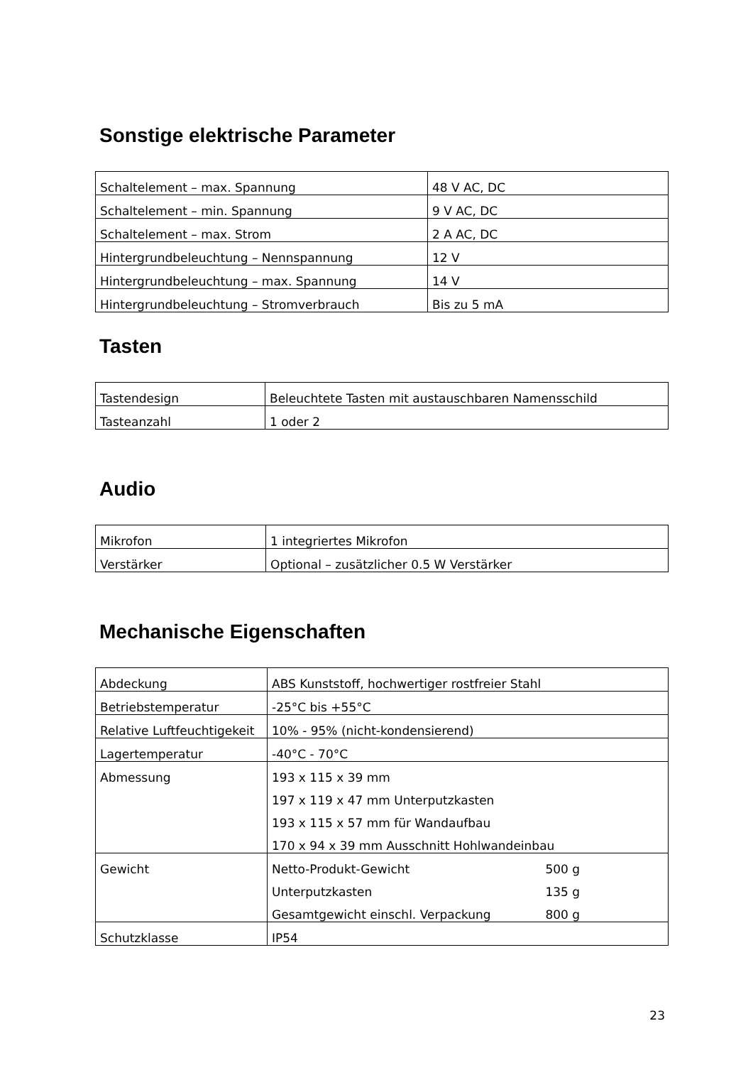Sonstige elektrische Parameter
| Schaltelement – max. Spannung | 48 V AC, DC |
| Schaltelement – min. Spannung | 9 V AC, DC |
| Schaltelement – max. Strom | 2 A AC, DC |
| Hintergrundbeleuchtung – Nennspannung | 12 V |
| Hintergrundbeleuchtung – max. Spannung | 14 V |
| Hintergrundbeleuchtung – Stromverbrauch | Bis zu 5 mA |
Tasten
| Tastendesign | Beleuchtete Tasten mit austauschbaren Namensschild |
| Tasteanzahl | 1 oder 2 |
Audio
| Mikrofon | 1 integriertes Mikrofon |
| Verstärker | Optional – zusätzlicher 0.5 W Verstärker |
Mechanische Eigenschaften
| Abdeckung | ABS Kunststoff, hochwertiger rostfreier Stahl |
| Betriebstemperatur | -25°C bis +55°C |
| Relative Luftfeuchtigekeit | 10% - 95% (nicht-kondensierend) |
| Lagertemperatur | -40°C - 70°C |
| Abmessung | 193 x 115 x 39 mm 197 x 119 x 47 mm Unterputzkasten 193 x 115 x 57 mm für Wandaufbau 170 x 94 x 39 mm Ausschnitt Hohlwandeinbau |
| Gewicht | Netto-Produkt-Gewicht 500 g Unterputzkasten 135 g Gesamtgewicht einschl. Verpackung 800 g |
| Schutzklasse | IP54 |
23